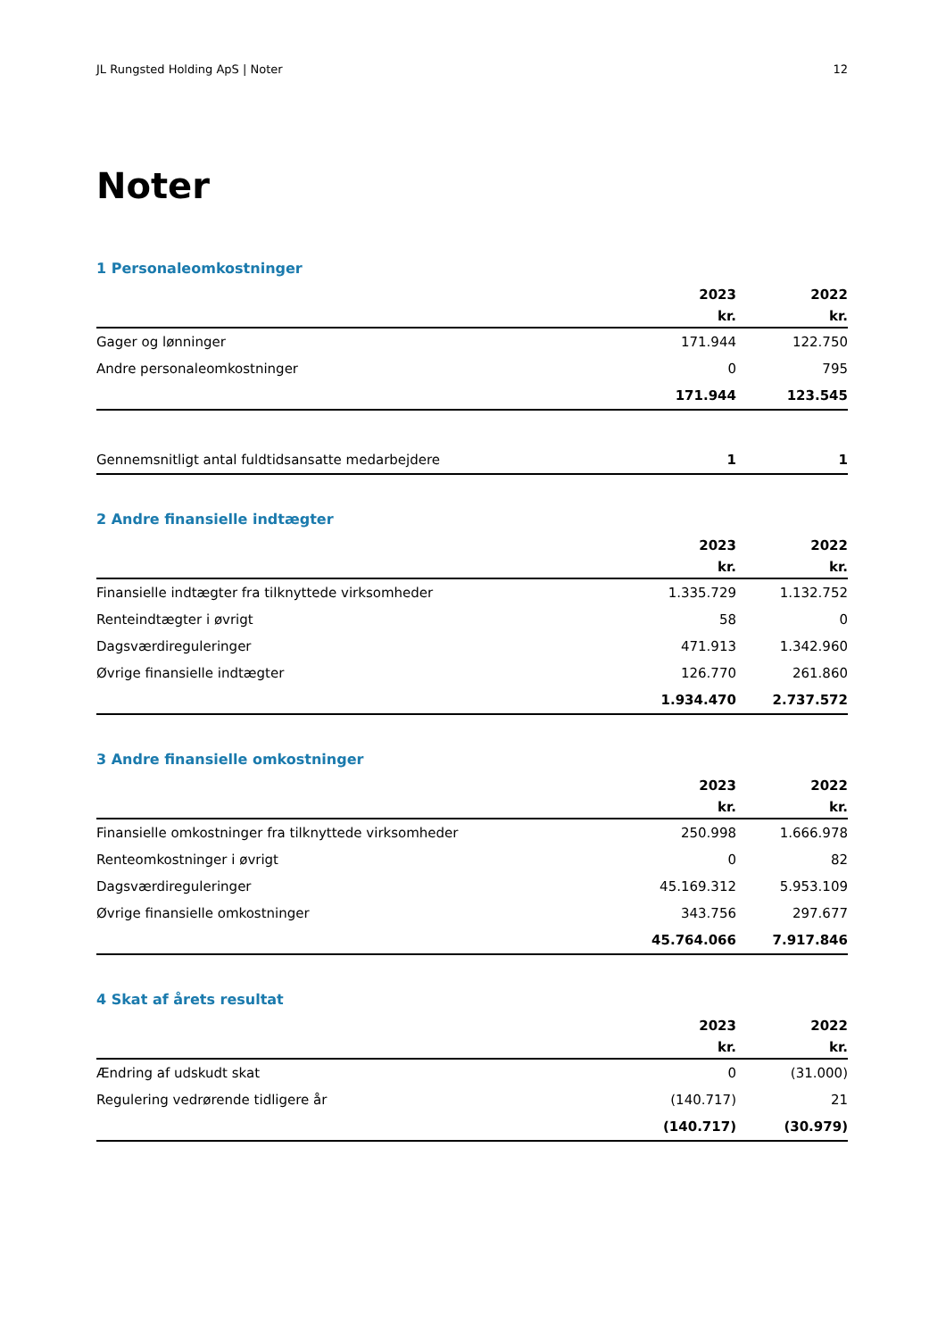JL Rungsted Holding ApS | Noter 12
Noter
1 Personaleomkostninger
| | 2023 | 2022 |
| --- | --- | --- |
| | kr. | kr. |
| Gager og lønninger | 171.944 | 122.750 |
| Andre personaleomkostninger | 0 | 795 |
| | 171.944 | 123.545 |
| Gennemsnitligt antal fuldtidsansatte medarbejdere | 1 | 1 |
2 Andre finansielle indtægter
| | 2023 | 2022 |
| --- | --- | --- |
| | kr. | kr. |
| Finansielle indtægter fra tilknyttede virksomheder | 1.335.729 | 1.132.752 |
| Renteindtægter i øvrigt | 58 | 0 |
| Dagsværdireguleringer | 471.913 | 1.342.960 |
| Øvrige finansielle indtægter | 126.770 | 261.860 |
| | 1.934.470 | 2.737.572 |
3 Andre finansielle omkostninger
| | 2023 | 2022 |
| --- | --- | --- |
| | kr. | kr. |
| Finansielle omkostninger fra tilknyttede virksomheder | 250.998 | 1.666.978 |
| Renteomkostninger i øvrigt | 0 | 82 |
| Dagsværdireguleringer | 45.169.312 | 5.953.109 |
| Øvrige finansielle omkostninger | 343.756 | 297.677 |
| | 45.764.066 | 7.917.846 |
4 Skat af årets resultat
| | 2023 | 2022 |
| --- | --- | --- |
| | kr. | kr. |
| Ændring af udskudt skat | 0 | (31.000) |
| Regulering vedrørende tidligere år | (140.717) | 21 |
| | (140.717) | (30.979) |